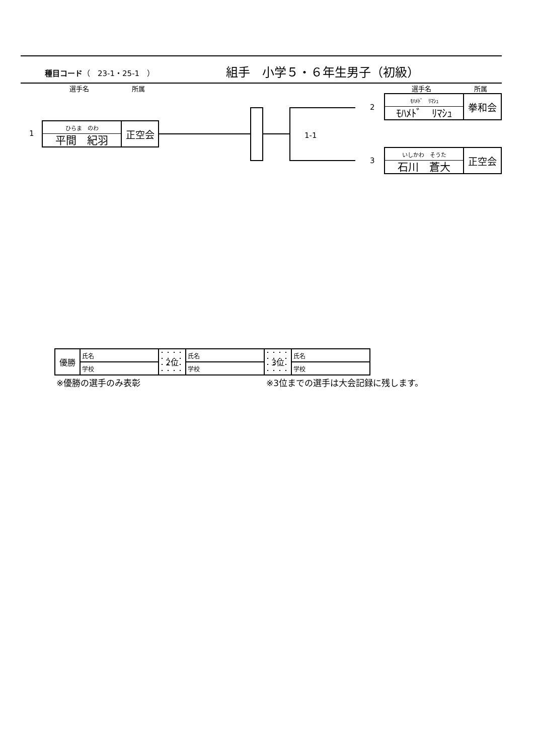種目コード（　23-1・25-1　）
組手　小学５・６年生男子（初級）
選手名 所属 選手名 所属
1
ひらま　のわ
平間　紀羽
正空会
1-1
2
ﾓﾊﾒﾄﾞ　ﾘﾏｼｭ
ﾓﾊﾒﾄﾞ　ﾘﾏｼｭ
拳和会
3
いしかわ　そうた
石川　蒼大
正空会
| 優勝 | 氏名 | 2位 | 氏名 | 3位 | 氏名 |
| | 学校 | | 学校 | | 学校 |
※優勝の選手のみ表彰
※3位までの選手は大会記録に残します。